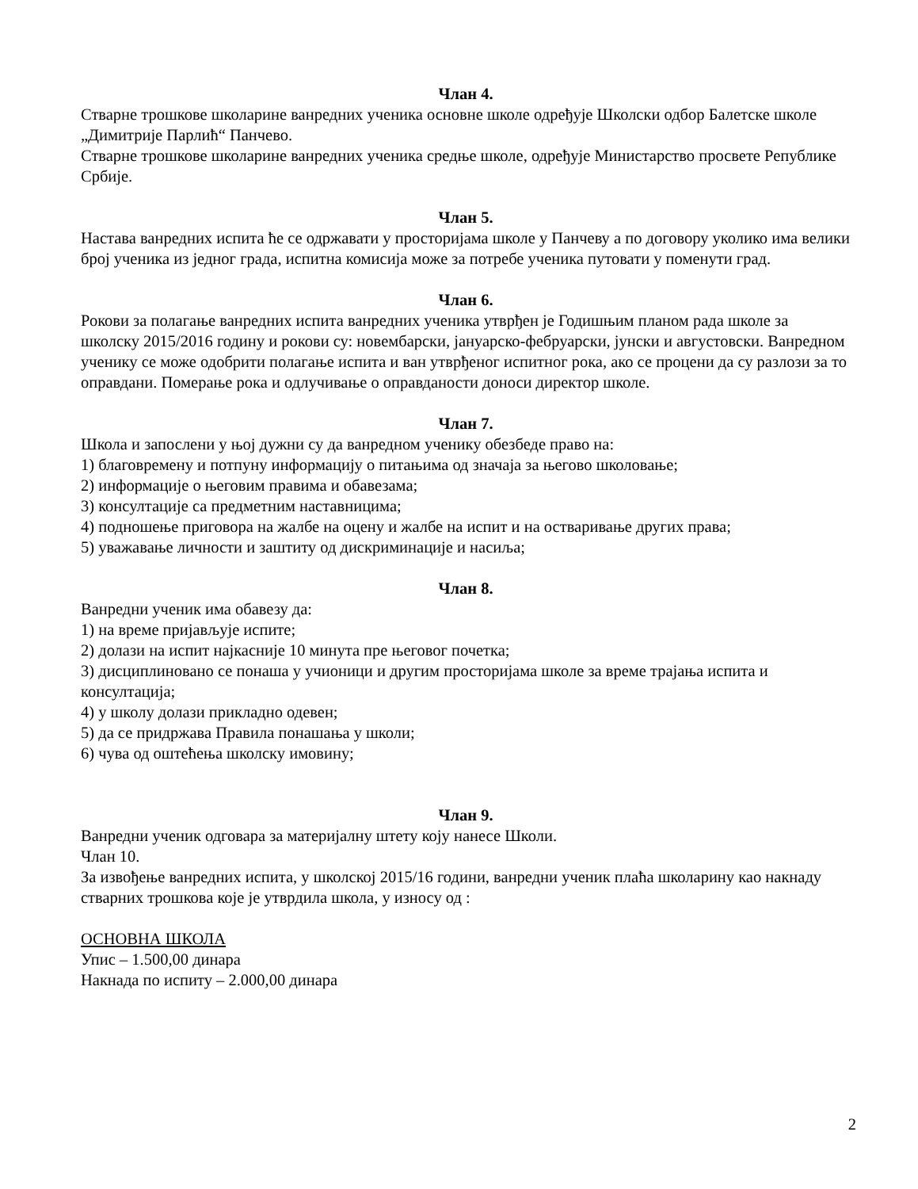Члан 4.
Стварне трошкове школарине ванредних ученика основне школе одређује Школски одбор Балетске школе „Димитрије Парлић“ Панчево.
Стварне трошкове школарине ванредних ученика средње школе, одређује Министарство просвете Републике Србије.
Члан 5.
Настава ванредних испита ће се одржавати у просторијама школе у Панчеву а по договору уколико има велики број ученика из једног града, испитна комисија може за потребе ученика путовати у поменути град.
Члан 6.
Рокови за полагање ванредних испита ванредних ученика утврђен је Годишњим планом рада школе за школску 2015/2016 годину и рокови су: новембарски, јануарско-фебруарски, јунски и августовски. Ванредном ученику се може одобрити полагање испита и ван утврђеног испитног рока, ако се процени да су разлози за то оправдани. Померање рока и одлучивање о оправданости доноси директор школе.
Члан 7.
Школа и запослени у њој дужни су да ванредном ученику обезбеде право на:
1) благовремену и потпуну информацију о питањима од значаја за његово школовање;
2) информације о његовим правима и обавезама;
3) консултације са предметним наставницима;
4) подношење приговора на жалбе на оцену и жалбе на испит и на остваривање других права;
5) уважавање личности и заштиту од дискриминације и насиља;
Члан 8.
Ванредни ученик има обавезу да:
1) на време пријављује испите;
2) долази на испит најкасније 10 минута пре његовог почетка;
3) дисциплиновано се понаша у учионици и другим просторијама школе за време трајања испита и консултација;
4) у школу долази прикладно одевен;
5) да се придржава Правила понашања у школи;
6) чува од оштећења школску имовину;
Члан 9.
Ванредни ученик одговара за материјалну штету коју нанесе Школи.
Члан 10.
За извођење ванредних испита, у школској 2015/16 години, ванредни ученик плаћа школарину као накнаду стварних трошкова које је утврдила школа, у износу од :
ОСНОВНА ШКОЛА
Упис – 1.500,00 динара
Накнада по испиту – 2.000,00 динара
2